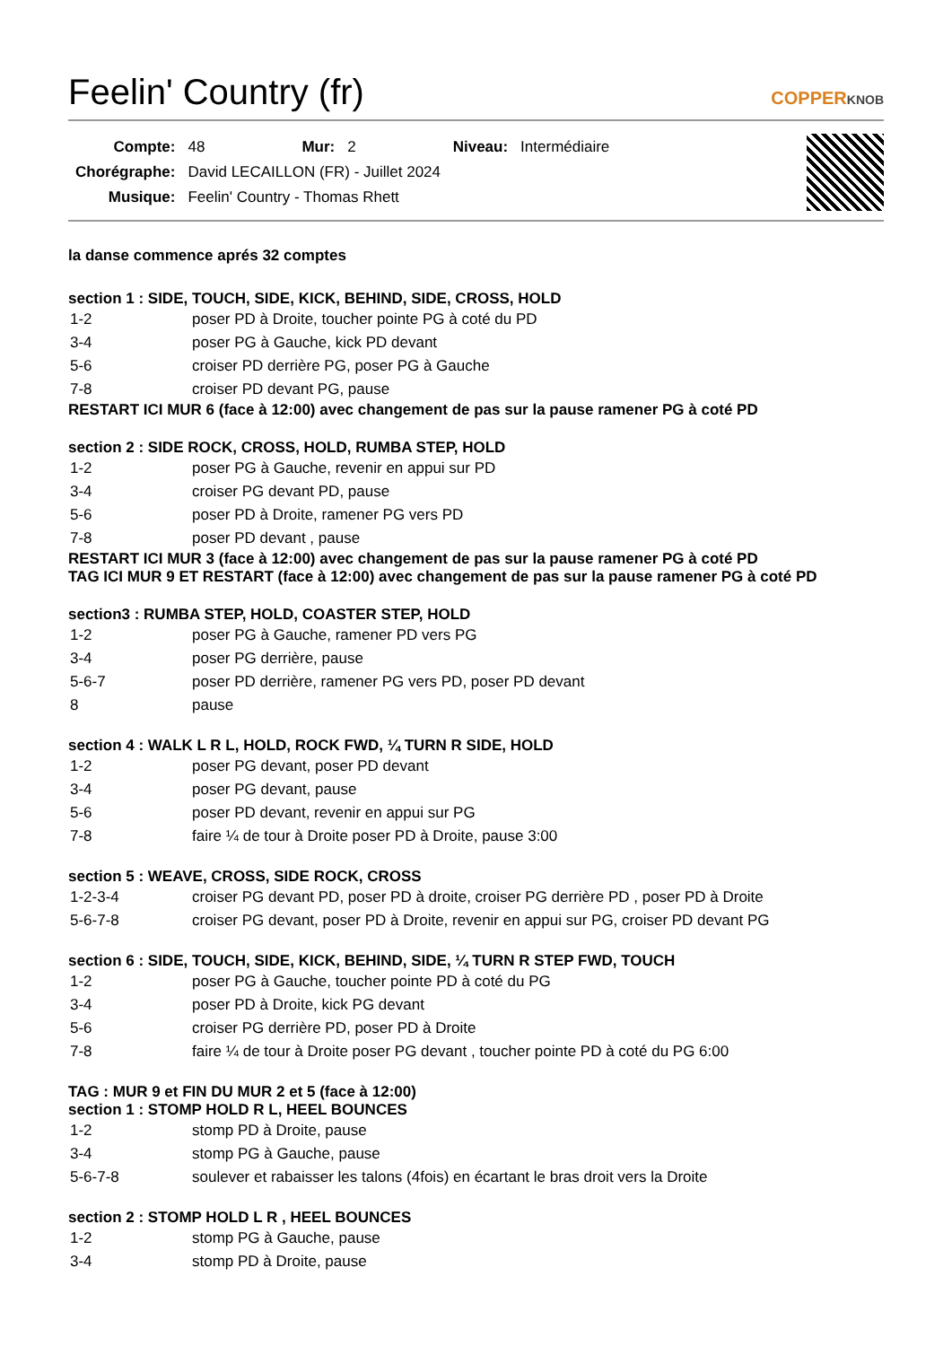Feelin' Country (fr) COPPERKNOB
| Compte: | 48 | Mur: | 2 | Niveau: | Intermédiaire |
| Chorégraphe: | David LECAILLON (FR) - Juillet 2024 | | | | |
| Musique: | Feelin' Country - Thomas Rhett | | | | |
la danse commence aprés 32 comptes
section 1 : SIDE, TOUCH, SIDE, KICK, BEHIND, SIDE, CROSS, HOLD
| 1-2 | poser PD à Droite, toucher pointe PG à coté du PD |
| 3-4 | poser PG à Gauche, kick PD devant |
| 5-6 | croiser PD derrière PG, poser PG à Gauche |
| 7-8 | croiser PD devant PG, pause |
RESTART ICI MUR 6 (face à 12:00) avec changement de pas sur la pause ramener PG à coté PD
section 2 : SIDE ROCK, CROSS, HOLD, RUMBA STEP, HOLD
| 1-2 | poser PG à Gauche, revenir en appui sur PD |
| 3-4 | croiser PG devant PD, pause |
| 5-6 | poser PD à Droite, ramener PG vers PD |
| 7-8 | poser PD devant , pause |
RESTART ICI MUR 3 (face à 12:00) avec changement de pas sur la pause ramener PG à coté PD
TAG ICI MUR 9 ET RESTART (face à 12:00) avec changement de pas sur la pause ramener PG à coté PD
section3 : RUMBA STEP, HOLD, COASTER STEP, HOLD
| 1-2 | poser PG à Gauche, ramener PD vers PG |
| 3-4 | poser PG derrière, pause |
| 5-6-7 | poser PD derrière, ramener PG vers PD, poser PD devant |
| 8 | pause |
section 4 : WALK L R L, HOLD, ROCK FWD, ¼ TURN R SIDE, HOLD
| 1-2 | poser PG devant, poser PD devant |
| 3-4 | poser PG devant, pause |
| 5-6 | poser PD devant, revenir en appui sur PG |
| 7-8 | faire ¼ de tour à Droite poser PD à Droite, pause 3:00 |
section 5 : WEAVE, CROSS, SIDE ROCK, CROSS
| 1-2-3-4 | croiser PG devant PD, poser PD à droite, croiser PG derrière PD , poser PD à Droite |
| 5-6-7-8 | croiser PG devant, poser PD à Droite, revenir en appui sur PG, croiser PD devant PG |
section 6 : SIDE, TOUCH, SIDE, KICK, BEHIND, SIDE, ¼ TURN R STEP FWD, TOUCH
| 1-2 | poser PG à Gauche, toucher pointe PD à coté du PG |
| 3-4 | poser PD à Droite, kick PG devant |
| 5-6 | croiser PG derrière PD, poser PD à Droite |
| 7-8 | faire ¼ de tour à Droite poser PG devant , toucher pointe PD à coté du PG 6:00 |
TAG : MUR 9 et FIN DU MUR 2 et 5 (face à 12:00)
section 1 : STOMP HOLD R L, HEEL BOUNCES
| 1-2 | stomp PD à Droite, pause |
| 3-4 | stomp PG à Gauche, pause |
| 5-6-7-8 | soulever et rabaisser les talons (4fois) en écartant le bras droit vers la Droite |
section 2 : STOMP HOLD L R , HEEL BOUNCES
| 1-2 | stomp PG à Gauche, pause |
| 3-4 | stomp PD à Droite, pause |